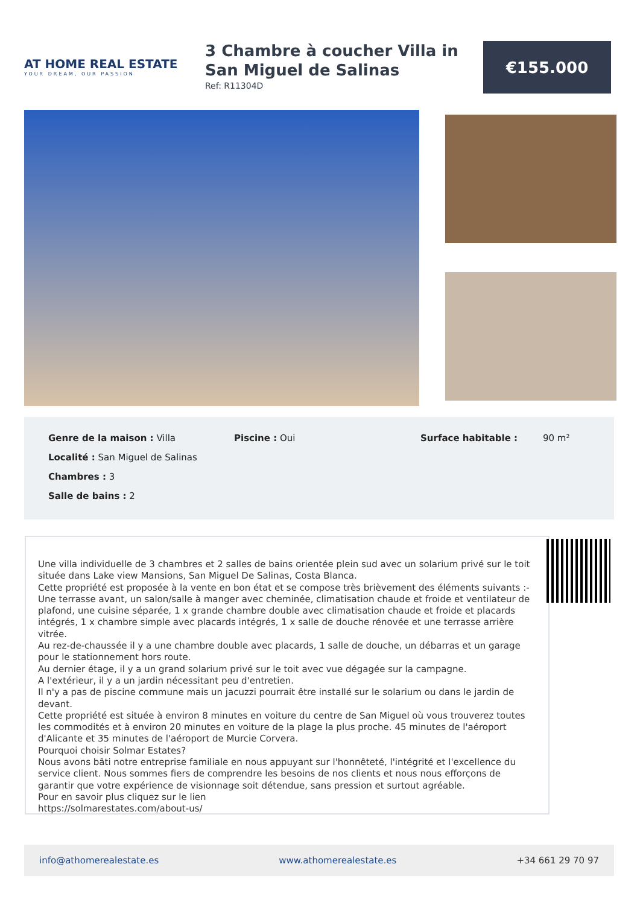AT HOME REAL ESTATE
YOUR DREAM, OUR PASSION
3 Chambre à coucher Villa in San Miguel de Salinas
Ref: R11304D
€155.000
Genre de la maison : Villa Piscine : Oui Surface habitable : 90 m²
Localité : San Miguel de Salinas
Chambres : 3
Salle de bains : 2
Une villa individuelle de 3 chambres et 2 salles de bains orientée plein sud avec un solarium privé sur le toit située dans Lake view Mansions, San Miguel De Salinas, Costa Blanca.
Cette propriété est proposée à la vente en bon état et se compose très brièvement des éléments suivants :-
Une terrasse avant, un salon/salle à manger avec cheminée, climatisation chaude et froide et ventilateur de plafond, une cuisine séparée, 1 x grande chambre double avec climatisation chaude et froide et placards intégrés, 1 x chambre simple avec placards intégrés, 1 x salle de douche rénovée et une terrasse arrière vitrée.
Au rez-de-chaussée il y a une chambre double avec placards, 1 salle de douche, un débarras et un garage pour le stationnement hors route.
Au dernier étage, il y a un grand solarium privé sur le toit avec vue dégagée sur la campagne.
A l'extérieur, il y a un jardin nécessitant peu d'entretien.
Il n'y a pas de piscine commune mais un jacuzzi pourrait être installé sur le solarium ou dans le jardin de devant.
Cette propriété est située à environ 8 minutes en voiture du centre de San Miguel où vous trouverez toutes les commodités et à environ 20 minutes en voiture de la plage la plus proche. 45 minutes de l'aéroport d'Alicante et 35 minutes de l'aéroport de Murcie Corvera.
Pourquoi choisir Solmar Estates?
Nous avons bâti notre entreprise familiale en nous appuyant sur l'honnêteté, l'intégrité et l'excellence du service client. Nous sommes fiers de comprendre les besoins de nos clients et nous nous efforçons de garantir que votre expérience de visionnage soit détendue, sans pression et surtout agréable.
Pour en savoir plus cliquez sur le lien
https://solmarestates.com/about-us/
info@athomerealestate.es www.athomerealestate.es +34 661 29 70 97